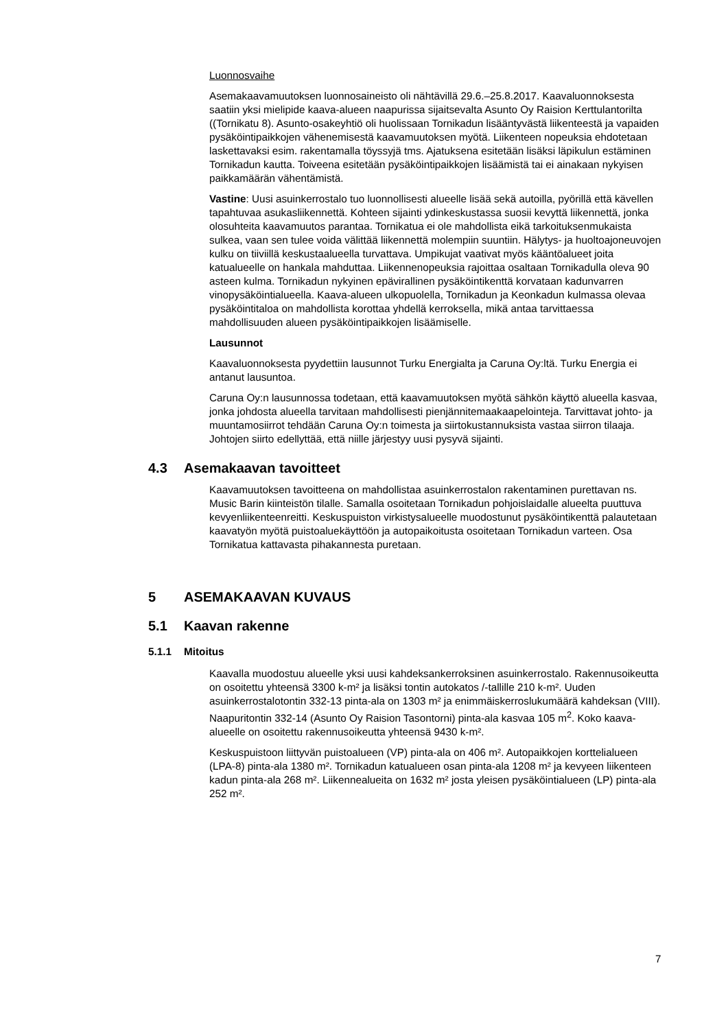Luonnosvaihe
Asemakaavamuutoksen luonnosaineisto oli nähtävillä 29.6.–25.8.2017. Kaava­luonnoksesta saatiin yksi mielipide kaava-alueen naapurissa sijaitsevalta Asunto Oy Raision Kerttulantorilta ((Tornikatu 8). Asunto-osakeyhtiö oli huolissaan Torni­kadun lisääntyvästä liikenteestä ja vapaiden pysäköintipaikkojen vähenemisestä kaavamuutoksen myötä. Liikenteen nopeuksia ehdotetaan laskettavaksi esim. ra­kentamalla töyssyjä tms. Ajatuksena esitetään lisäksi läpikulun estäminen Torni­kadun kautta. Toiveena esitetään pysäköintipaikkojen lisäämistä tai ei ainakaan nykyisen paikkamäärän vähentämistä.
Vastine: Uusi asuinkerrostalo tuo luonnollisesti alueelle lisää sekä autoilla, pyörillä että kävellen tapahtuvaa asukasliikennettä. Kohteen sijainti ydinkeskustassa suosii kevyttä liikennettä, jonka olosuhteita kaavamuutos parantaa. Tornikatua ei ole mahdollista eikä tarkoituksenmukaista sulkea, vaan sen tulee voida välittää liiken­nettä molempiin suuntiin. Hälytys- ja huoltoajoneuvojen kulku on tiiviillä keskusta­alueella turvattava. Umpikujat vaativat myös kääntöalueet joita katualueelle on hankala mahduttaa. Liikennenopeuksia rajoittaa osaltaan Tornikadulla oleva 90 as­teen kulma. Tornikadun nykyinen epävirallinen pysäköintikenttä korvataan kadun­varren vinopysäköintialueella. Kaava-alueen ulkopuolella, Tornikadun ja Keonka­dun kulmassa olevaa pysäköintitaloa on mahdollista korottaa yhdellä kerroksella, mikä antaa tarvittaessa mahdollisuuden alueen pysäköintipaikkojen lisäämiselle.
Lausunnot
Kaavaluonnoksesta pyydettiin lausunnot Turku Energialta ja Caruna Oy:ltä. Turku Energia ei antanut lausuntoa.
Caruna Oy:n lausunnossa todetaan, että kaavamuutoksen myötä sähkön käyttö alueella kasvaa, jonka johdosta alueella tarvitaan mahdollisesti pienjännitemaa­kaapelointeja. Tarvittavat johto- ja muuntamosiirrot tehdään Caruna Oy:n toimesta ja siirtokustannuksista vastaa siirron tilaaja. Johtojen siirto edellyttää, että niille jär­jestyy uusi pysyvä sijainti.
4.3 Asemakaavan tavoitteet
Kaavamuutoksen tavoitteena on mahdollistaa asuinkerrostalon rakentaminen pu­rettavan ns. Music Barin kiinteistön tilalle. Samalla osoitetaan Tornikadun pohjois­laidalle alueelta puuttuva kevyenliikenteenreitti. Keskuspuiston virkistysalueelle muodostunut pysäköintikenttä palautetaan kaavatyön myötä puistoaluekäyttöön ja autopaikoitusta osoitetaan Tornikadun varteen. Osa Tornikatua kattavasta piha­kannesta puretaan.
5 ASEMAKAAVAN KUVAUS
5.1 Kaavan rakenne
5.1.1 Mitoitus
Kaavalla muodostuu alueelle yksi uusi kahdeksankerroksinen asuinkerrostalo. Ra­kennusoikeutta on osoitettu yhteensä 3300 k-m² ja lisäksi tontin autokatos /-tallille 210 k-m². Uuden asuinkerrostalotontin 332-13 pinta-ala on 1303 m² ja enimmäis­kerroslukumäärä kahdeksan (VIII). Naapuritontin 332-14 (Asunto Oy Raision Ta­sontorni) pinta-ala kasvaa 105 m<sup>2</sup>. Koko kaava-alueelle on osoitettu rakennusoi­keutta yhteensä 9430 k-m².
Keskuspuistoon liittyvän puistoalueen (VP) pinta-ala on 406 m². Autopaikkojen korttelialueen (LPA-8) pinta-ala 1380 m². Tornikadun katualueen osan pinta-ala 1208 m² ja kevyeen liikenteen kadun pinta-ala 268 m². Liikennealueita on 1632 m² josta yleisen pysäköintialueen (LP) pinta-ala 252 m².
7